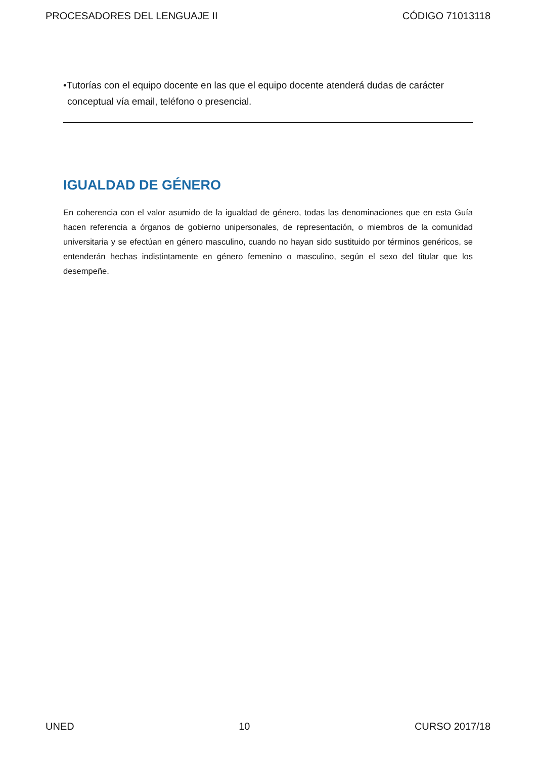PROCESADORES DEL LENGUAJE II CÓDIGO 71013118
•Tutorías con el equipo docente en las que el equipo docente atenderá dudas de carácter conceptual vía email, teléfono o presencial.
IGUALDAD DE GÉNERO
En coherencia con el valor asumido de la igualdad de género, todas las denominaciones que en esta Guía hacen referencia a órganos de gobierno unipersonales, de representación, o miembros de la comunidad universitaria y se efectúan en género masculino, cuando no hayan sido sustituido por términos genéricos, se entenderán hechas indistintamente en género femenino o masculino, según el sexo del titular que los desempeñe.
UNED 10 CURSO 2017/18